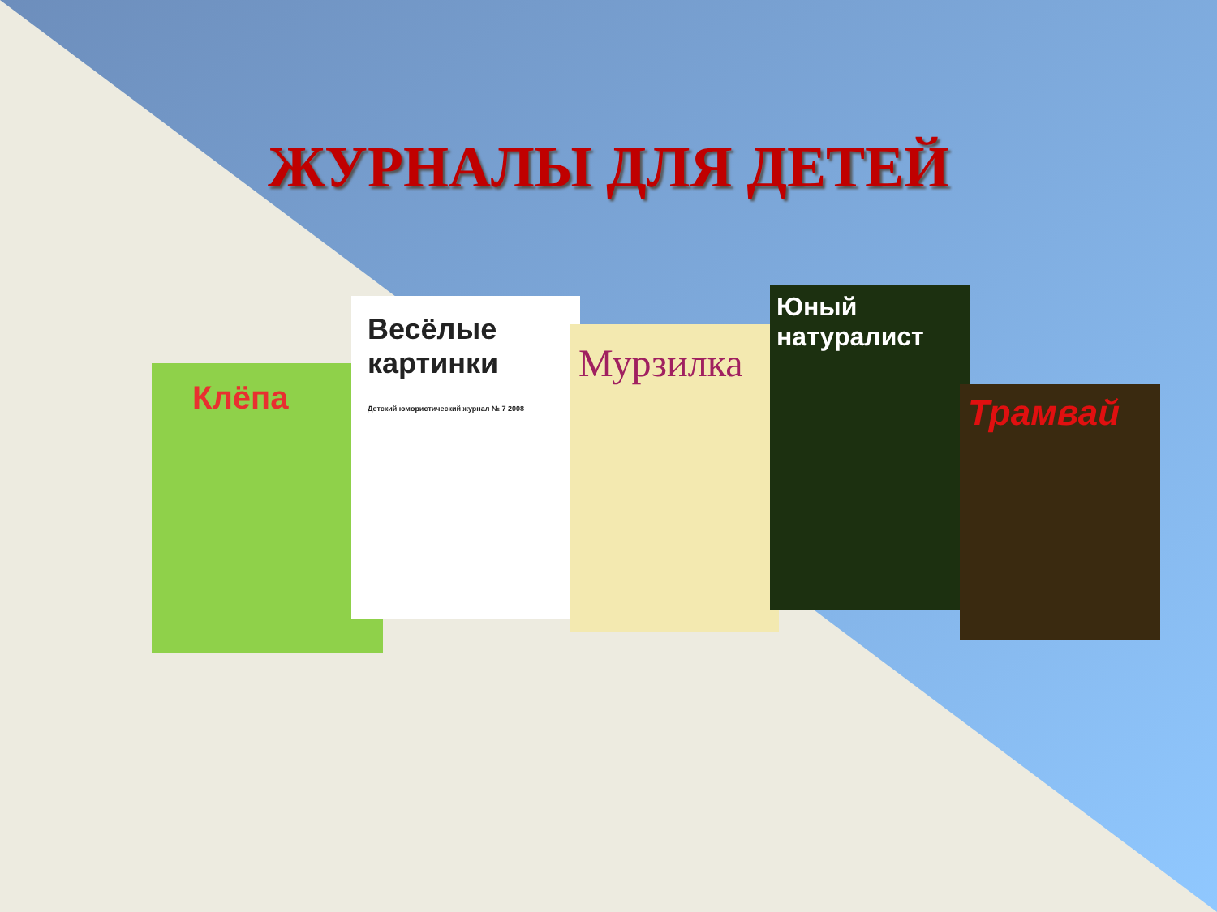ЖУРНАЛЫ ДЛЯ ДЕТЕЙ
Клёпа
Весёлые картинки
Детский юмористический журнал № 7 2008
Мурзилка
Юный натуралист
Трамвай